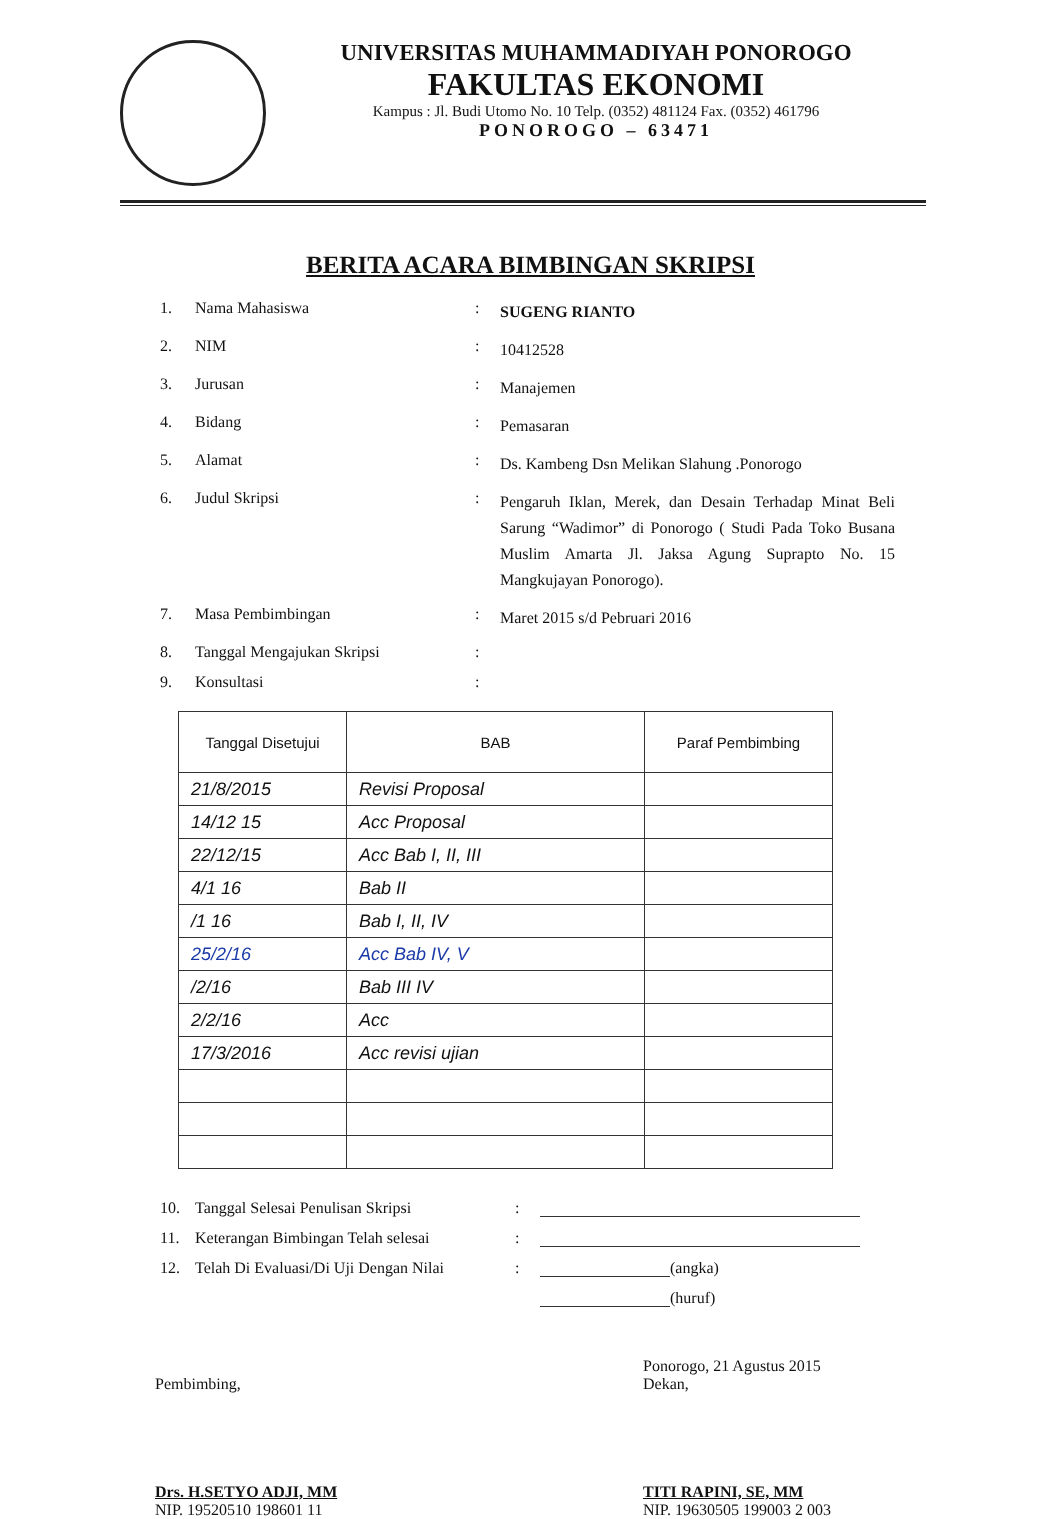UNIVERSITAS MUHAMMADIYAH PONOROGO
FAKULTAS EKONOMI
Kampus : Jl. Budi Utomo No. 10 Telp. (0352) 481124 Fax. (0352) 461796
PONOROGO – 63471
BERITA ACARA BIMBINGAN SKRIPSI
1. Nama Mahasiswa: SUGENG RIANTO
2. NIM: 10412528
3. Jurusan: Manajemen
4. Bidang: Pemasaran
5. Alamat: Ds. Kambeng Dsn Melikan Slahung .Ponorogo
6. Judul Skripsi: Pengaruh Iklan, Merek, dan Desain Terhadap Minat Beli Sarung “Wadimor” di Ponorogo ( Studi Pada Toko Busana Muslim Amarta Jl. Jaksa Agung Suprapto No. 15 Mangkujayan Ponorogo).
7. Masa Pembimbingan: Maret 2015 s/d Pebruari 2016
8. Tanggal Mengajukan Skripsi:
9. Konsultasi:
| Tanggal Disetujui | BAB | Paraf Pembimbing |
| --- | --- | --- |
| 21/8/2015 | Revisi Proposal | |
| 14/12 15 | Acc Proposal | |
| 22/12/15 | Acc Bab I, II, III | |
| 4/1 16 | Bab II | |
| /1 16 | Bab I, II, IV | |
| 25/2/16 | Acc Bab IV, V | |
| /2/16 | Bab III IV | |
| 2/2/16 | Acc | |
| 17/3/2016 | Acc revisi ujian | |
10. Tanggal Selesai Penulisan Skripsi:
11. Keterangan Bimbingan Telah selesai:
12. Telah Di Evaluasi/Di Uji Dengan Nilai: (angka)
(huruf)
Pembimbing,
Drs. H.SETYO ADJI, MM
NIP. 19520510 198601 11
Ponorogo, 21 Agustus 2015
Dekan,
TITI RAPINI, SE, MM
NIP. 19630505 199003 2 003